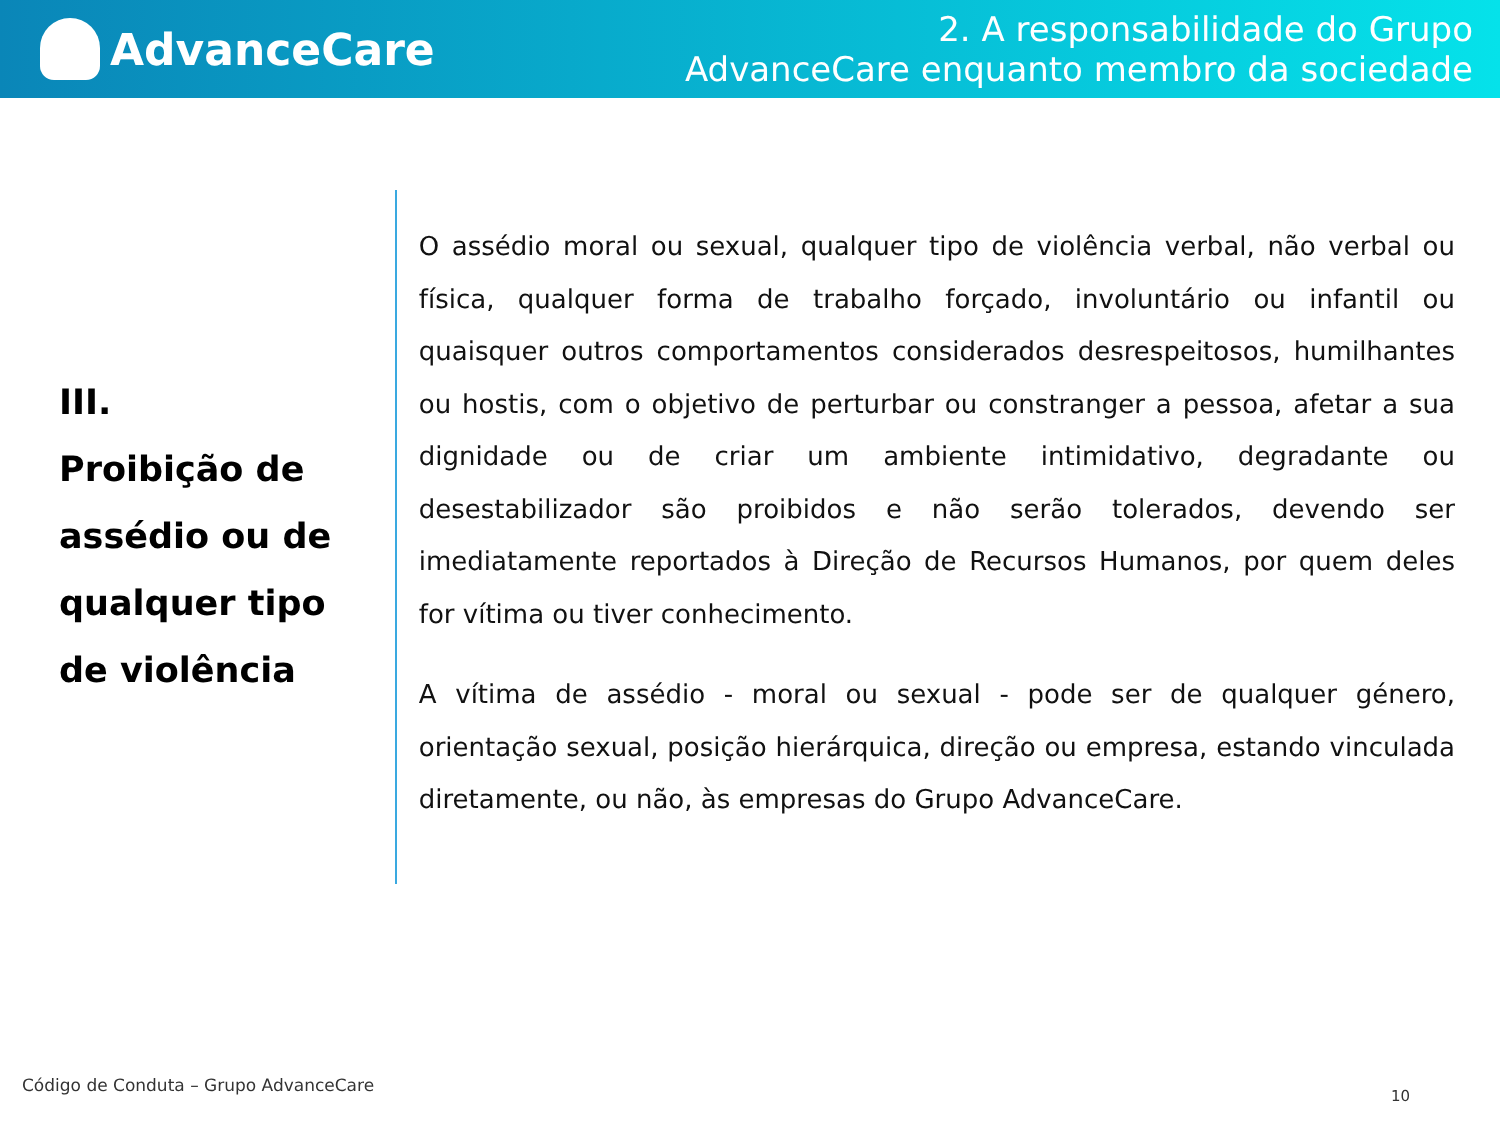AdvanceCare
2. A responsabilidade do Grupo
AdvanceCare enquanto membro da sociedade
III.
Proibição de assédio ou de qualquer tipo de violência
O assédio moral ou sexual, qualquer tipo de violência verbal, não verbal ou física, qualquer forma de trabalho forçado, involuntário ou infantil ou quaisquer outros comportamentos considerados desrespeitosos, humilhantes ou hostis, com o objetivo de perturbar ou constranger a pessoa, afetar a sua dignidade ou de criar um ambiente intimidativo, degradante ou desestabilizador são proibidos e não serão tolerados, devendo ser imediatamente reportados à Direção de Recursos Humanos, por quem deles for vítima ou tiver conhecimento.
A vítima de assédio - moral ou sexual - pode ser de qualquer género, orientação sexual, posição hierárquica, direção ou empresa, estando vinculada diretamente, ou não, às empresas do Grupo AdvanceCare.
Código de Conduta – Grupo AdvanceCare
10